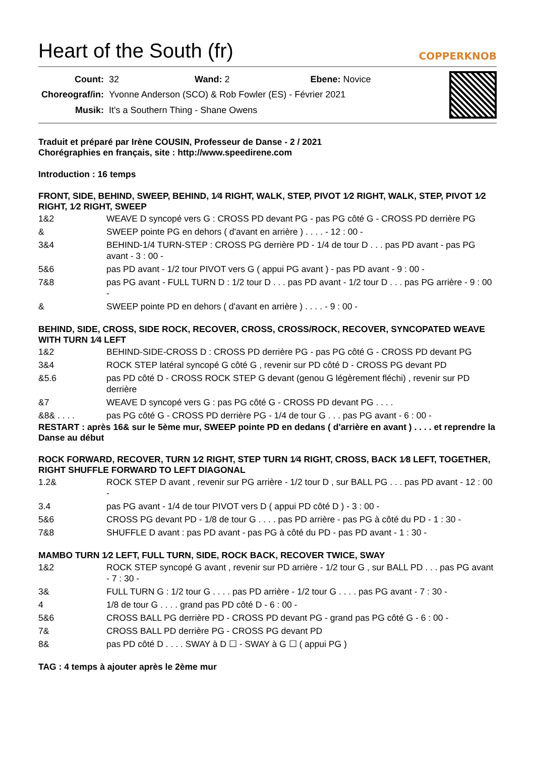Heart of the South (fr)
COPPERKNOB
| Count: | 32 Wand: 2 Ebene: Novice |
| Choreograf/in: | Yvonne Anderson (SCO) & Rob Fowler (ES) - Février 2021 |
| Musik: | It's a Southern Thing - Shane Owens |
Traduit et préparé par Irène COUSIN, Professeur de Danse - 2 / 2021
Chorégraphies en français, site : http://www.speedirene.com
Introduction : 16 temps
FRONT, SIDE, BEHIND, SWEEP, BEHIND, 1⁄4 RIGHT, WALK, STEP, PIVOT 1⁄2 RIGHT, WALK, STEP, PIVOT 1⁄2 RIGHT, 1⁄2 RIGHT, SWEEP
| 1&2 | WEAVE D syncopé vers G : CROSS PD devant PG - pas PG côté G - CROSS PD derrière PG |
| & | SWEEP pointe PG en dehors ( d'avant en arrière ) . . . . - 12 : 00 - |
| 3&4 | BEHIND-1/4 TURN-STEP : CROSS PG derrière PD - 1/4 de tour D . . . pas PD avant - pas PG avant - 3 : 00 - |
| 5&6 | pas PD avant - 1/2 tour PIVOT vers G ( appui PG avant ) - pas PD avant - 9 : 00 - |
| 7&8 | pas PG avant - FULL TURN D : 1/2 tour D . . . pas PD avant - 1/2 tour D . . . pas PG arrière - 9 : 00 - |
| & | SWEEP pointe PD en dehors ( d'avant en arrière ) . . . . - 9 : 00 - |
BEHIND, SIDE, CROSS, SIDE ROCK, RECOVER, CROSS, CROSS/ROCK, RECOVER, SYNCOPATED WEAVE WITH TURN 1⁄4 LEFT
| 1&2 | BEHIND-SIDE-CROSS D : CROSS PD derrière PG - pas PG côté G - CROSS PD devant PG |
| 3&4 | ROCK STEP latéral syncopé G côté G , revenir sur PD côté D - CROSS PG devant PD |
| &5.6 | pas PD côté D - CROSS ROCK STEP G devant (genou G légèrement fléchi) , revenir sur PD derrière |
| &7 | WEAVE D syncopé vers G : pas PG côté G - CROSS PD devant PG . . . . |
| &8& . . . . | pas PG côté G - CROSS PD derrière PG - 1/4 de tour G . . . pas PG avant - 6 : 00 - |
RESTART : après 16& sur le 5ème mur, SWEEP pointe PD en dedans ( d'arrière en avant ) . . . . et reprendre la Danse au début
ROCK FORWARD, RECOVER, TURN 1⁄2 RIGHT, STEP TURN 1⁄4 RIGHT, CROSS, BACK 1⁄8 LEFT, TOGETHER, RIGHT SHUFFLE FORWARD TO LEFT DIAGONAL
| 1.2& | ROCK STEP D avant , revenir sur PG arrière - 1/2 tour D , sur BALL PG . . . pas PD avant - 12 : 00 - |
| 3.4 | pas PG avant - 1/4 de tour PIVOT vers D ( appui PD côté D ) - 3 : 00 - |
| 5&6 | CROSS PG devant PD - 1/8 de tour G . . . . pas PD arrière - pas PG à côté du PD - 1 : 30 - |
| 7&8 | SHUFFLE D avant : pas PD avant - pas PG à côté du PD - pas PD avant - 1 : 30 - |
MAMBO TURN 1⁄2 LEFT, FULL TURN, SIDE, ROCK BACK, RECOVER TWICE, SWAY
| 1&2 | ROCK STEP syncopé G avant , revenir sur PD arrière - 1/2 tour G , sur BALL PD . . . pas PG avant - 7 : 30 - |
| 3& | FULL TURN G : 1/2 tour G . . . . pas PD arrière - 1/2 tour G . . . . pas PG avant - 7 : 30 - |
| 4 | 1/8 de tour G . . . . grand pas PD côté D - 6 : 00 - |
| 5&6 | CROSS BALL PG derrière PD - CROSS PD devant PG - grand pas PG côté G - 6 : 00 - |
| 7& | CROSS BALL PD derrière PG - CROSS PG devant PD |
| 8& | pas PD côté D . . . . SWAY à D ☐ - SWAY à G ☐ ( appui PG ) |
TAG : 4 temps à ajouter après le 2ème mur